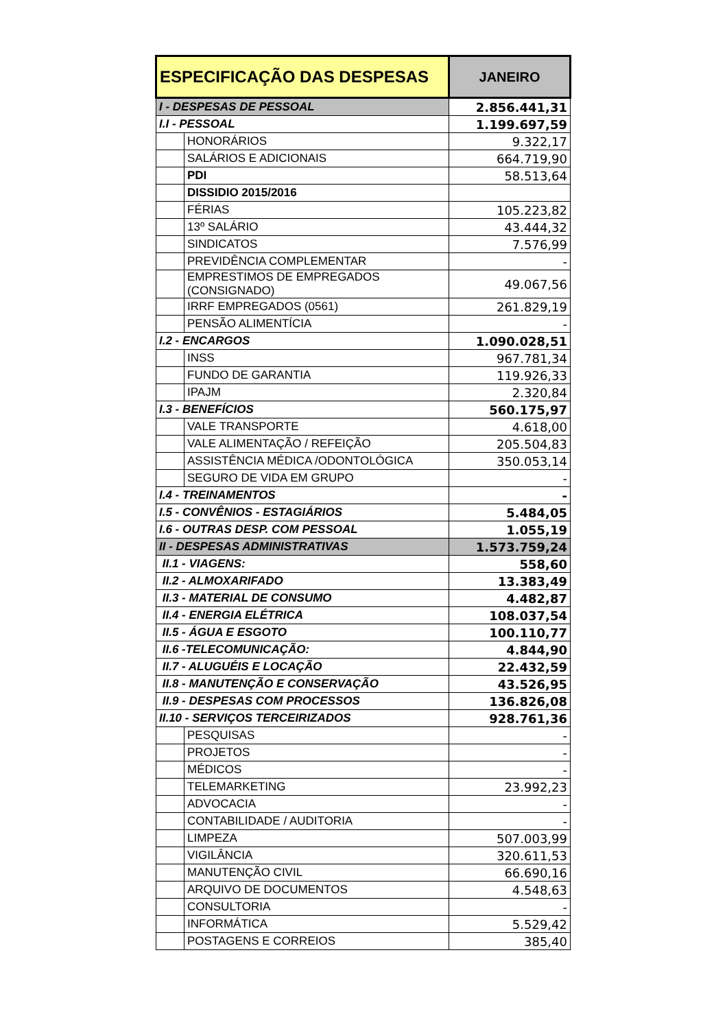| ESPECIFICAÇÃO DAS DESPESAS | | JANEIRO |
| --- | --- | --- |
| I - DESPESAS DE PESSOAL | | 2.856.441,31 |
| I.I - PESSOAL | | 1.199.697,59 |
| | HONORÁRIOS | 9.322,17 |
| | SALÁRIOS E ADICIONAIS | 664.719,90 |
| | PDI | 58.513,64 |
| | DISSIDIO 2015/2016 | |
| | FÉRIAS | 105.223,82 |
| | 13º SALÁRIO | 43.444,32 |
| | SINDICATOS | 7.576,99 |
| | PREVIDÊNCIA COMPLEMENTAR | - |
| | EMPRESTIMOS DE EMPREGADOS (CONSIGNADO) | 49.067,56 |
| | IRRF EMPREGADOS (0561) | 261.829,19 |
| | PENSÃO ALIMENTÍCIA | - |
| I.2 - ENCARGOS | | 1.090.028,51 |
| | INSS | 967.781,34 |
| | FUNDO DE GARANTIA | 119.926,33 |
| | IPAJM | 2.320,84 |
| I.3 - BENEFÍCIOS | | 560.175,97 |
| | VALE TRANSPORTE | 4.618,00 |
| | VALE ALIMENTAÇÃO / REFEIÇÃO | 205.504,83 |
| | ASSISTÊNCIA MÉDICA /ODONTOLÓGICA | 350.053,14 |
| | SEGURO DE VIDA EM GRUPO | - |
| I.4 - TREINAMENTOS | | - |
| I.5 - CONVÊNIOS - ESTAGIÁRIOS | | 5.484,05 |
| I.6 - OUTRAS DESP. COM PESSOAL | | 1.055,19 |
| II - DESPESAS ADMINISTRATIVAS | | 1.573.759,24 |
| II.1 - VIAGENS: | | 558,60 |
| II.2 - ALMOXARIFADO | | 13.383,49 |
| II.3 - MATERIAL DE CONSUMO | | 4.482,87 |
| II.4 - ENERGIA ELÉTRICA | | 108.037,54 |
| II.5 - ÁGUA E ESGOTO | | 100.110,77 |
| II.6 -TELECOMUNICAÇÃO: | | 4.844,90 |
| II.7 - ALUGUÉIS E LOCAÇÃO | | 22.432,59 |
| II.8 - MANUTENÇÃO E CONSERVAÇÃO | | 43.526,95 |
| II.9 - DESPESAS COM PROCESSOS | | 136.826,08 |
| II.10 - SERVIÇOS TERCEIRIZADOS | | 928.761,36 |
| | PESQUISAS | - |
| | PROJETOS | - |
| | MÉDICOS | - |
| | TELEMARKETING | 23.992,23 |
| | ADVOCACIA | - |
| | CONTABILIDADE / AUDITORIA | - |
| | LIMPEZA | 507.003,99 |
| | VIGILÂNCIA | 320.611,53 |
| | MANUTENÇÃO CIVIL | 66.690,16 |
| | ARQUIVO DE DOCUMENTOS | 4.548,63 |
| | CONSULTORIA | - |
| | INFORMÁTICA | 5.529,42 |
| | POSTAGENS E CORREIOS | 385,40 |